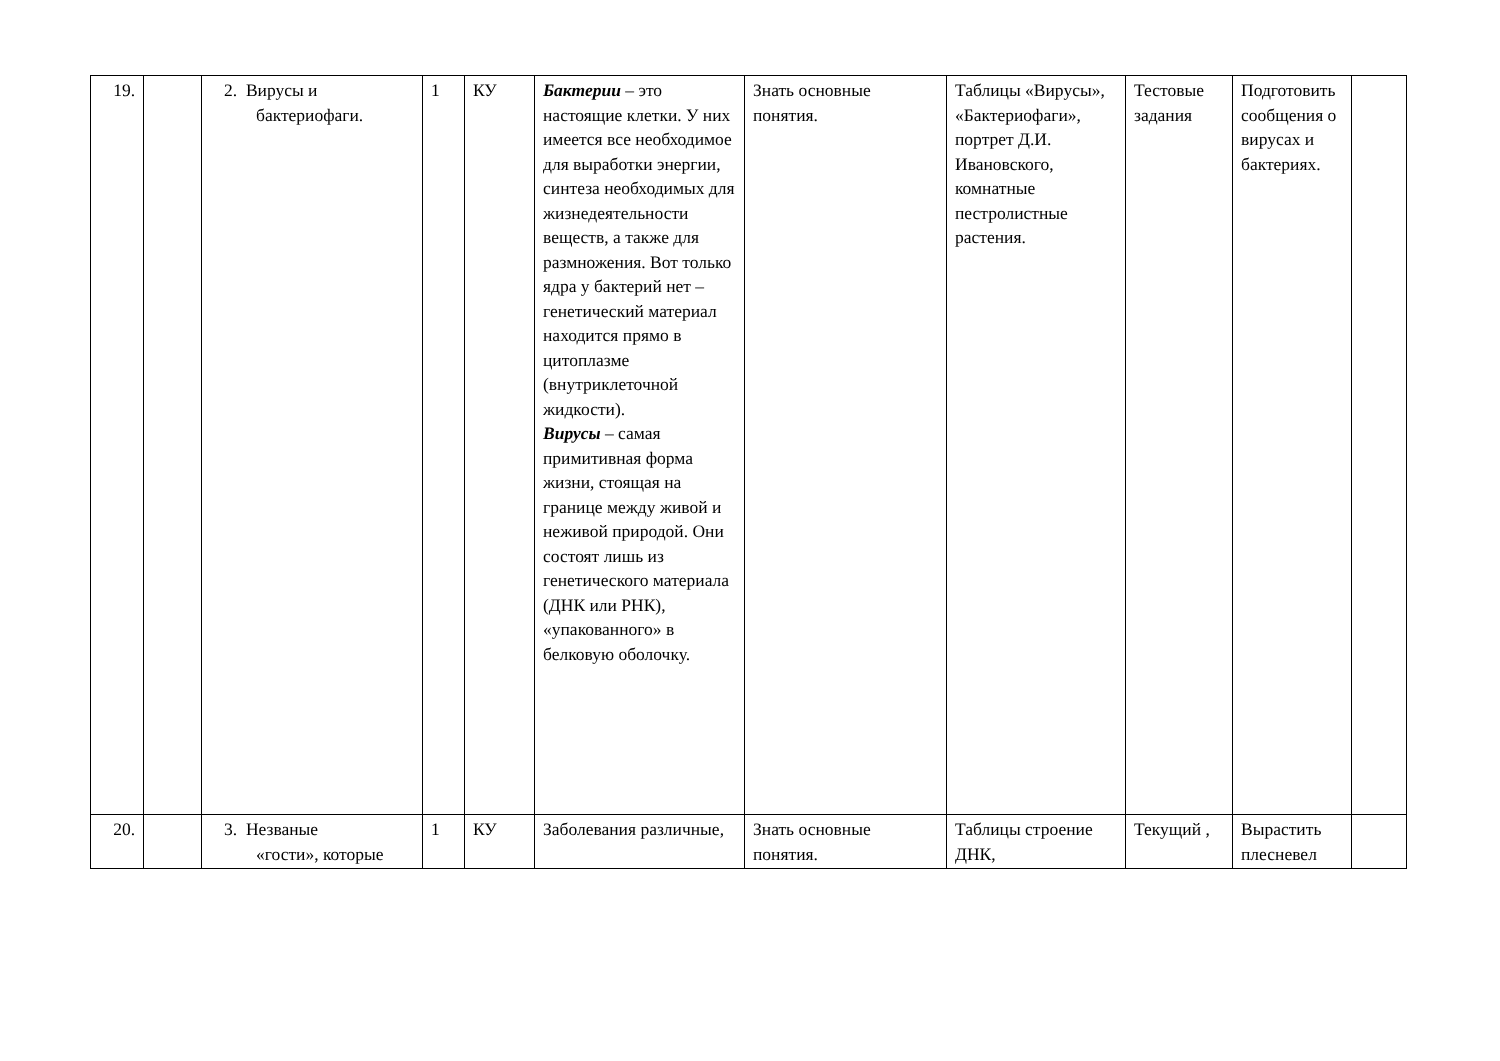| 19. | | 2. Вирусы и бактериофаги. | 1 | КУ | Бактерии – это настоящие клетки. У них имеется все необходимое для выработки энергии, синтеза необходимых для жизнедеятельности веществ, а также для размножения. Вот только ядра у бактерий нет – генетический материал находится прямо в цитоплазме (внутриклеточной жидкости). Вирусы – самая примитивная форма жизни, стоящая на границе между живой и неживой природой. Они состоят лишь из генетического материала (ДНК или РНК), «упакованного» в белковую оболочку. | Знать основные понятия. | Таблицы «Вирусы», «Бактериофаги», портрет Д.И. Ивановского, комнатные пестролистные растения. | Тестовые задания | Подготовить сообщения о вирусах и бактериях. | |
| 20. | | 3. Незваные «гости», которые | 1 | КУ | Заболевания различные, | Знать основные понятия. | Таблицы строение ДНК, | Текущий , | Вырастить плесневел | |